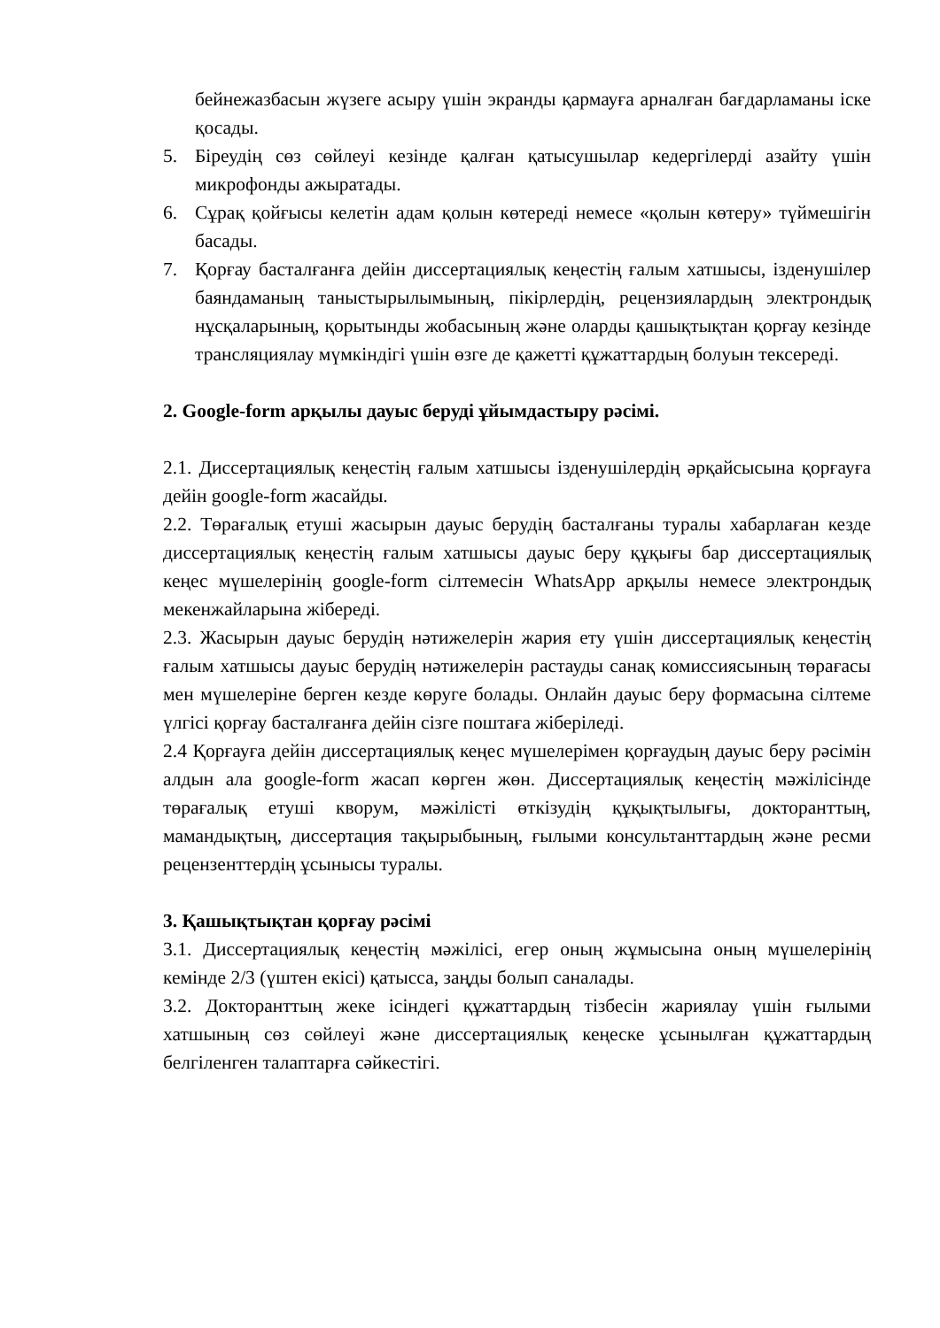бейнежазбасын жүзеге асыру үшін экранды қармауға арналған бағдарламаны іске қосады.
5. Біреудің сөз сөйлеуі кезінде қалған қатысушылар кедергілерді азайту үшін микрофонды ажыратады.
6. Сұрақ қойғысы келетін адам қолын көтереді немесе «қолын көтеру» түймешігін басады.
7. Қорғау басталғанға дейін диссертациялық кеңестің ғалым хатшысы, ізденушілер баяндаманың таныстырылымының, пікірлердің, рецензиялардың электрондық нұсқаларының, қорытынды жобасының және оларды қашықтықтан қорғау кезінде трансляциялау мүмкіндігі үшін өзге де қажетті құжаттардың болуын тексереді.
2. Google-form арқылы дауыс беруді ұйымдастыру рәсімі.
2.1. Диссертациялық кеңестің ғалым хатшысы ізденушілердің әрқайсысына қорғауға дейін google-form жасайды.
2.2. Төрағалық етуші жасырын дауыс берудің басталғаны туралы хабарлаған кезде диссертациялық кеңестің ғалым хатшысы дауыс беру құқығы бар диссертациялық кеңес мүшелерінің google-form сілтемесін WhatsApp арқылы немесе электрондық мекенжайларына жібереді.
2.3. Жасырын дауыс берудің нәтижелерін жария ету үшін диссертациялық кеңестің ғалым хатшысы дауыс берудің нәтижелерін растауды санақ комиссиясының төрағасы мен мүшелеріне берген кезде көруге болады. Онлайн дауыс беру формасына сілтеме үлгісі қорғау басталғанға дейін сізге поштаға жіберіледі.
2.4 Қорғауға дейін диссертациялық кеңес мүшелерімен қорғаудың дауыс беру рәсімін алдын ала google-form жасап көрген жөн. Диссертациялық кеңестің мәжілісінде төрағалық етуші кворум, мәжілісті өткізудің құқықтылығы, докторанттың, мамандықтың, диссертация тақырыбының, ғылыми консультанттардың және ресми рецензенттердің ұсынысы туралы.
3. Қашықтықтан қорғау рәсімі
3.1. Диссертациялық кеңестің мәжілісі, егер оның жұмысына оның мүшелерінің кемінде 2/3 (үштен екісі) қатысса, заңды болып саналады.
3.2. Докторанттың жеке ісіндегі құжаттардың тізбесін жариялау үшін ғылыми хатшының сөз сөйлеуі және диссертациялық кеңеске ұсынылған құжаттардың белгіленген талаптарға сәйкестігі.